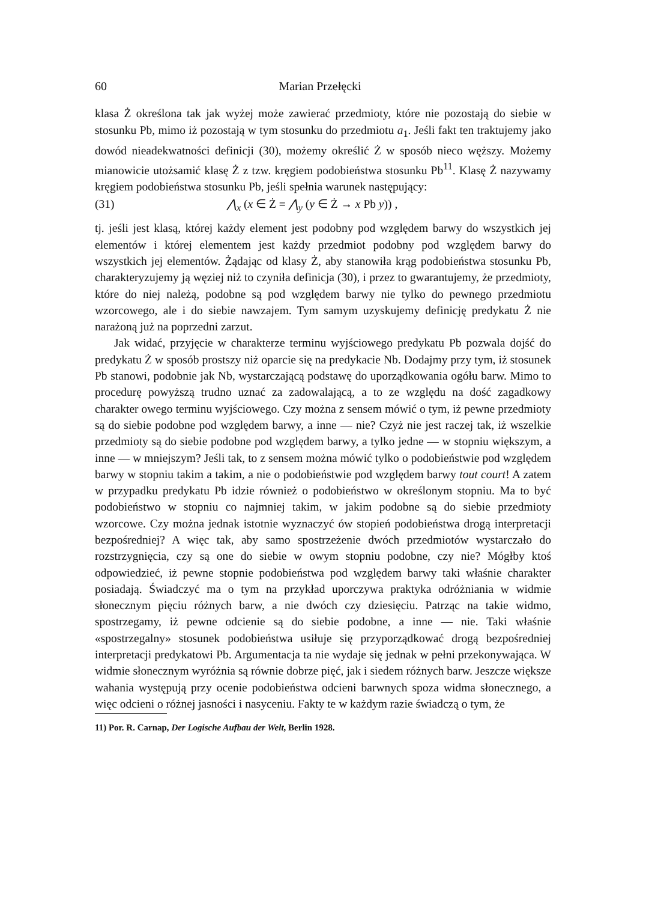60 Marian Przełęcki
klasa Ż określona tak jak wyżej może zawierać przedmioty, które nie pozostają do siebie w stosunku Pb, mimo iż pozostają w tym stosunku do przedmiotu a<sub>1</sub>. Jeśli fakt ten traktujemy jako dowód nieadekwatności definicji (30), możemy określić Ż w sposób nieco węższy. Możemy mianowicie utożsamić klasę Ż z tzw. kręgiem podobieństwa stosunku Pb<sup>11</sup>. Klasę Ż nazywamy kręgiem podobieństwa stosunku Pb, jeśli spełnia warunek następujący:
(31) ⋀<sub>x</sub> (x ∈ Ż ≡ ⋀<sub>y</sub> (y ∈ Ż → x Pb y)) ,
tj. jeśli jest klasą, której każdy element jest podobny pod względem barwy do wszystkich jej elementów i której elementem jest każdy przedmiot podobny pod względem barwy do wszystkich jej elementów. Żądając od klasy Ż, aby stanowiła krąg podobieństwa stosunku Pb, charakteryzujemy ją węziej niż to czyniła definicja (30), i przez to gwarantujemy, że przedmioty, które do niej należą, podobne są pod względem barwy nie tylko do pewnego przedmiotu wzorcowego, ale i do siebie nawzajem. Tym samym uzyskujemy definicję predykatu Ż nie narażoną już na poprzedni zarzut.
Jak widać, przyjęcie w charakterze terminu wyjściowego predykatu Pb pozwala dojść do predykatu Ż w sposób prostszy niż oparcie się na predykacie Nb. Dodajmy przy tym, iż stosunek Pb stanowi, podobnie jak Nb, wystarczającą podstawę do uporządkowania ogółu barw. Mimo to procedurę powyższą trudno uznać za zadowalającą, a to ze względu na dość zagadkowy charakter owego terminu wyjściowego. Czy można z sensem mówić o tym, iż pewne przedmioty są do siebie podobne pod względem barwy, a inne — nie? Czyż nie jest raczej tak, iż wszelkie przedmioty są do siebie podobne pod względem barwy, a tylko jedne — w stopniu większym, a inne — w mniejszym? Jeśli tak, to z sensem można mówić tylko o podobieństwie pod względem barwy w stopniu takim a takim, a nie o podobieństwie pod względem barwy tout court! A zatem w przypadku predykatu Pb idzie również o podobieństwo w określonym stopniu. Ma to być podobieństwo w stopniu co najmniej takim, w jakim podobne są do siebie przedmioty wzorcowe. Czy można jednak istotnie wyznaczyć ów stopień podobieństwa drogą interpretacji bezpośredniej? A więc tak, aby samo spostrzeżenie dwóch przedmiotów wystarczało do rozstrzygnięcia, czy są one do siebie w owym stopniu podobne, czy nie? Mógłby ktoś odpowiedzieć, iż pewne stopnie podobieństwa pod względem barwy taki właśnie charakter posiadają. Świadczyć ma o tym na przykład uporczywa praktyka odróżniania w widmie słonecznym pięciu różnych barw, a nie dwóch czy dziesięciu. Patrząc na takie widmo, spostrzegamy, iż pewne odcienie są do siebie podobne, a inne — nie. Taki właśnie «spostrzegalny» stosunek podobieństwa usiłuje się przyporządkować drogą bezpośredniej interpretacji predykatowi Pb. Argumentacja ta nie wydaje się jednak w pełni przekonywająca. W widmie słonecznym wyróżnia są równie dobrze pięć, jak i siedem różnych barw. Jeszcze większe wahania występują przy ocenie podobieństwa odcieni barwnych spoza widma słonecznego, a więc odcieni o różnej jasności i nasyceniu. Fakty te w każdym razie świadczą o tym, że
11) Por. R. Carnap, Der Logische Aufbau der Welt, Berlin 1928.